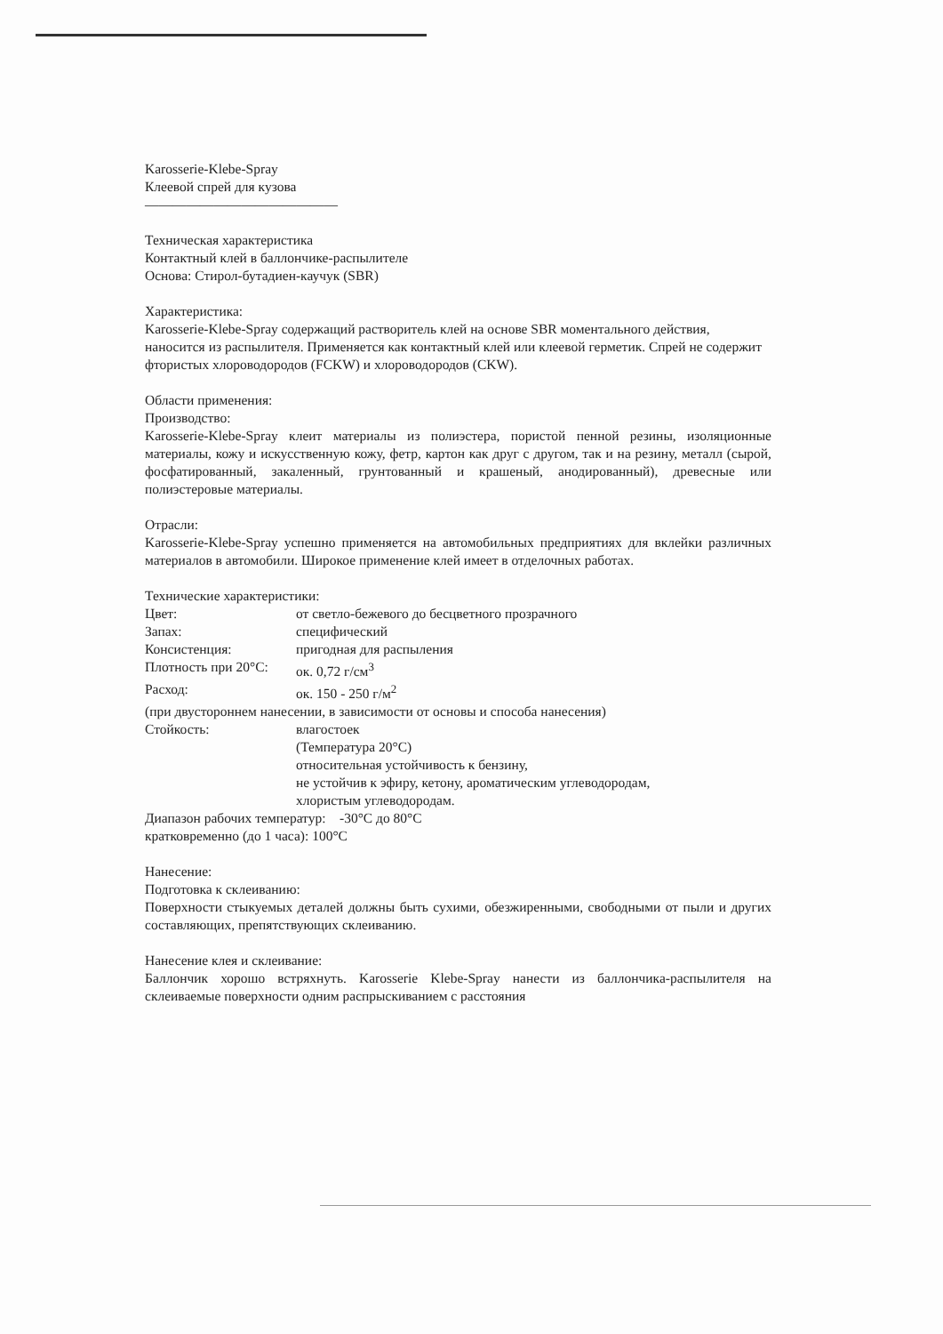Karosserie-Klebe-Spray
Клеевой спрей для кузова
——————————————
Техническая характеристика
Контактный клей в баллончике-распылителе
Основа: Стирол-бутадиен-каучук (SBR)
Характеристика:
Karosserie-Klebe-Spray содержащий растворитель клей на основе SBR моментального действия, наносится из распылителя. Применяется как контактный клей или клеевой герметик. Спрей не содержит фтористых хлороводородов (FCKW) и хлороводородов (CKW).
Области применения:
Производство:
Karosserie-Klebe-Spray клеит материалы из полиэстера, пористой пенной резины, изоляционные материалы, кожу и искусственную кожу, фетр, картон как друг с другом, так и на резину, металл (сырой, фосфатированный, закаленный, грунтованный и крашеный, анодированный), древесные или полиэстеровые материалы.
Отрасли:
Karosserie-Klebe-Spray успешно применяется на автомобильных предприятиях для вклейки различных материалов в автомобили. Широкое применение клей имеет в отделочных работах.
Технические характеристики:
Цвет: от светло-бежевого до бесцветного прозрачного
Запах: специфический
Консистенция: пригодная для распыления
Плотность при 20°C: ок. 0,72 г/см<sup>3</sup>
Расход: ок. 150 - 250 г/м<sup>2</sup>
(при двустороннем нанесении, в зависимости от основы и способа нанесения)
Стойкость: влагостоек
(Температура 20°C)
относительная устойчивость к бензину,
не устойчив к эфиру, кетону, ароматическим углеводородам,
хлористым углеводородам.
Диапазон рабочих температур: -30°C до 80°C
кратковременно (до 1 часа): 100°C
Нанесение:
Подготовка к склеиванию:
Поверхности стыкуемых деталей должны быть сухими, обезжиренными, свободными от пыли и других составляющих, препятствующих склеиванию.
Нанесение клея и склеивание:
Баллончик хорошо встряхнуть. Karosserie Klebe-Spray нанести из баллончика-распылителя на склеиваемые поверхности одним распрыскиванием с расстояния